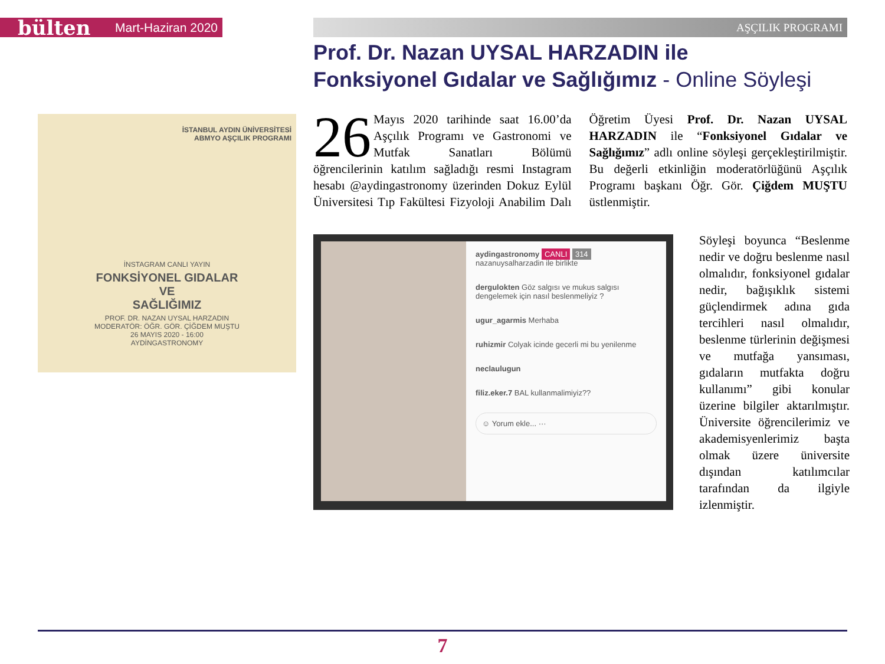bülten Mart-Haziran 2020 AŞÇILIK PROGRAMI
Prof. Dr. Nazan UYSAL HARZADIN ile
Fonksiyonel Gıdalar ve Sağlığımız - Online Söyleşi
İSTANBUL AYDIN ÜNİVERSİTESİ
ABMYO AŞÇILIK PROGRAMI
İNSTAGRAM CANLI YAYIN
FONKSİYONEL GIDALAR
VE
SAĞLIĞIMIZ
PROF. DR. NAZAN UYSAL HARZADIN
MODERATÖR: ÖĞR. GÖR. ÇİĞDEM MUŞTU
26 MAYIS 2020 - 16:00
AYDİNGASTRONOMY
26 Mayıs 2020 tarihinde saat 16.00’da Aşçılık Programı ve Gastronomi ve Mutfak Sanatları Bölümü öğrencilerinin katılım sağladığı resmi Instagram hesabı @aydingastronomy üzerinden Dokuz Eylül Üniversitesi Tıp Fakültesi Fizyoloji Anabilim Dalı Öğretim Üyesi Prof. Dr. Nazan UYSAL HARZADIN ile “Fonksiyonel Gıdalar ve Sağlığımız” adlı online söyleşi gerçekleştirilmiştir. Bu değerli etkinliğin moderatörlüğünü Aşçılık Programı başkanı Öğr. Gör. Çiğdem MUŞTU üstlenmiştir.
aydingastronomy CANLI 314
nazanuysalharzadin ile birlikte
dergulokten Göz salgısı ve mukus salgısı dengelemek için nasıl beslenmeliyiz ?
ugur_agarmis Merhaba
ruhizmir Colyak icinde gecerli mi bu yenilenme
neclaulugun
filiz.eker.7 BAL kullanmalimiyiz??
☺ Yorum ekle... ···
Söyleşi boyunca “Beslenme nedir ve doğru beslenme nasıl olmalıdır, fonksiyonel gıdalar nedir, bağışıklık sistemi güçlendirmek adına gıda tercihleri nasıl olmalıdır, beslenme türlerinin değişmesi ve mutfağa yansıması, gıdaların mutfakta doğru kullanımı” gibi konular üzerine bilgiler aktarılmıştır. Üniversite öğrencilerimiz ve akademisyenlerimiz başta olmak üzere üniversite dışından katılımcılar tarafından da ilgiyle izlenmiştir.
7